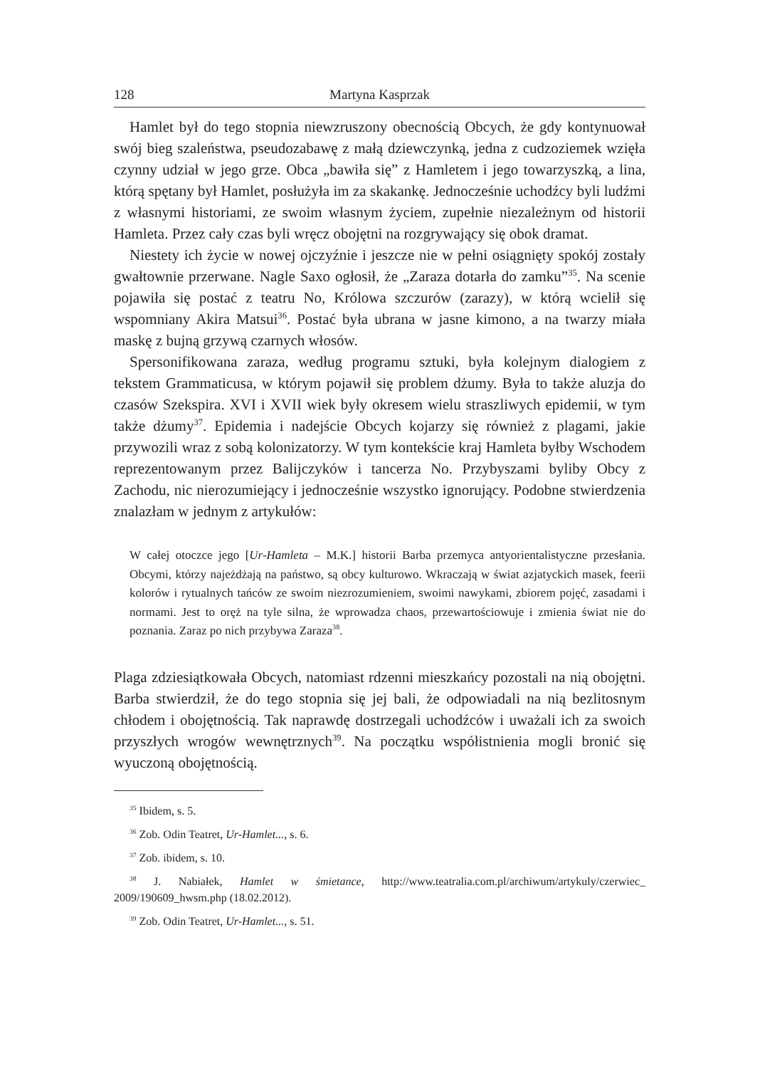128 Martyna Kasprzak
Hamlet był do tego stopnia niewzruszony obecnością Obcych, że gdy kontynuował swój bieg szaleństwa, pseudozabawę z małą dziewczynką, jedna z cudzoziemek wzięła czynny udział w jego grze. Obca „bawiła się” z Hamletem i jego towarzyszką, a lina, którą spętany był Hamlet, posłużyła im za skakankę. Jednocześnie uchodźcy byli ludźmi z własnymi historiami, ze swoim własnym życiem, zupełnie niezależnym od historii Hamleta. Przez cały czas byli wręcz obojętni na rozgrywający się obok dramat.
Niestety ich życie w nowej ojczyźnie i jeszcze nie w pełni osiągnięty spokój zostały gwałtownie przerwane. Nagle Saxo ogłosił, że „Zaraza dotarła do zamku”<sup>35</sup>. Na scenie pojawiła się postać z teatru No, Królowa szczurów (zarazy), w którą wcielił się wspomniany Akira Matsui<sup>36</sup>. Postać była ubrana w jasne kimono, a na twarzy miała maskę z bujną grzywą czarnych włosów.
Spersonifikowana zaraza, według programu sztuki, była kolejnym dialogiem z tekstem Grammaticusa, w którym pojawił się problem dżumy. Była to także aluzja do czasów Szekspira. XVI i XVII wiek były okresem wielu straszliwych epidemii, w tym także dżumy<sup>37</sup>. Epidemia i nadejście Obcych kojarzy się również z plagami, jakie przywozili wraz z sobą kolonizatorzy. W tym kontekście kraj Hamleta byłby Wschodem reprezentowanym przez Balijczyków i tancerza No. Przybyszami byliby Obcy z Zachodu, nic nierozumiejący i jednocześnie wszystko ignorujący. Podobne stwierdzenia znalazłam w jednym z artykułów:
W całej otoczce jego [Ur-Hamleta – M.K.] historii Barba przemyca antyorientalistyczne przesłania. Obcymi, którzy najeżdżają na państwo, są obcy kulturowo. Wkraczają w świat azjatyckich masek, feerii kolorów i rytualnych tańców ze swoim niezrozumieniem, swoimi nawykami, zbiorem pojęć, zasadami i normami. Jest to oręż na tyle silna, że wprowadza chaos, przewartościowuje i zmienia świat nie do poznania. Zaraz po nich przybywa Zaraza<sup>38</sup>.
Plaga zdziesiątkowała Obcych, natomiast rdzenni mieszkańcy pozostali na nią obojętni. Barba stwierdził, że do tego stopnia się jej bali, że odpowiadali na nią bezlitosnym chłodem i obojętnością. Tak naprawdę dostrzegali uchodźców i uważali ich za swoich przyszłych wrogów wewnętrznych<sup>39</sup>. Na początku współistnienia mogli bronić się wyuczoną obojętnością.
<sup>35</sup> Ibidem, s. 5.
<sup>36</sup> Zob. Odin Teatret, Ur-Hamlet..., s. 6.
<sup>37</sup> Zob. ibidem, s. 10.
<sup>38</sup> J. Nabiałek, Hamlet w śmietance, http://www.teatralia.com.pl/archiwum/artykuly/czerwiec_ 2009/190609_hwsm.php (18.02.2012).
<sup>39</sup> Zob. Odin Teatret, Ur-Hamlet..., s. 51.